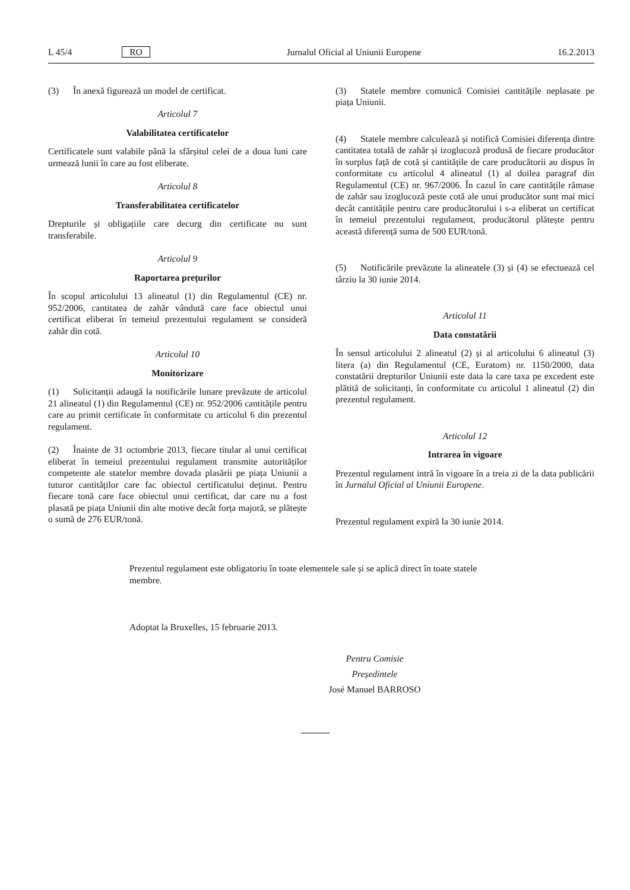L 45/4 RO Jurnalul Oficial al Uniunii Europene 16.2.2013
(3) În anexă figurează un model de certificat.
Articolul 7
Valabilitatea certificatelor
Certificatele sunt valabile până la sfârșitul celei de a doua luni care urmează lunii în care au fost eliberate.
Articolul 8
Transferabilitatea certificatelor
Drepturile și obligațiile care decurg din certificate nu sunt transferabile.
Articolul 9
Raportarea prețurilor
În scopul articolului 13 alineatul (1) din Regulamentul (CE) nr. 952/2006, cantitatea de zahăr vândută care face obiectul unui certificat eliberat în temeiul prezentului regulament se consideră zahăr din cotă.
Articolul 10
Monitorizare
(1) Solicitanții adaugă la notificările lunare prevăzute de articolul 21 alineatul (1) din Regulamentul (CE) nr. 952/2006 cantitățile pentru care au primit certificate în conformitate cu articolul 6 din prezentul regulament.
(2) Înainte de 31 octombrie 2013, fiecare titular al unui certificat eliberat în temeiul prezentului regulament transmite autorităților competente ale statelor membre dovada plasării pe piața Uniunii a tuturor cantităților care fac obiectul certificatului deținut. Pentru fiecare tonă care face obiectul unui certificat, dar care nu a fost plasată pe piața Uniunii din alte motive decât forța majoră, se plătește o sumă de 276 EUR/tonă.
(3) Statele membre comunică Comisiei cantitățile neplasate pe piața Uniunii.
(4) Statele membre calculează și notifică Comisiei diferența dintre cantitatea totală de zahăr și izoglucoză produsă de fiecare producător în surplus față de cotă și cantitățile de care producătorii au dispus în conformitate cu articolul 4 alineatul (1) al doilea paragraf din Regulamentul (CE) nr. 967/2006. În cazul în care cantitățile rămase de zahăr sau izoglucoză peste cotă ale unui producător sunt mai mici decât cantitățile pentru care producătorului i s-a eliberat un certificat în temeiul prezentului regulament, producătorul plătește pentru această diferență suma de 500 EUR/tonă.
(5) Notificările prevăzute la alineatele (3) și (4) se efectuează cel târziu la 30 iunie 2014.
Articolul 11
Data constatării
În sensul articolului 2 alineatul (2) și al articolului 6 alineatul (3) litera (a) din Regulamentul (CE, Euratom) nr. 1150/2000, data constatării drepturilor Uniunii este data la care taxa pe excedent este plătită de solicitanți, în conformitate cu articolul 1 alineatul (2) din prezentul regulament.
Articolul 12
Intrarea în vigoare
Prezentul regulament intră în vigoare în a treia zi de la data publicării în Jurnalul Oficial al Uniunii Europene.
Prezentul regulament expiră la 30 iunie 2014.
Prezentul regulament este obligatoriu în toate elementele sale și se aplică direct în toate statele membre.
Adoptat la Bruxelles, 15 februarie 2013.
Pentru Comisie
Președintele
José Manuel BARROSO